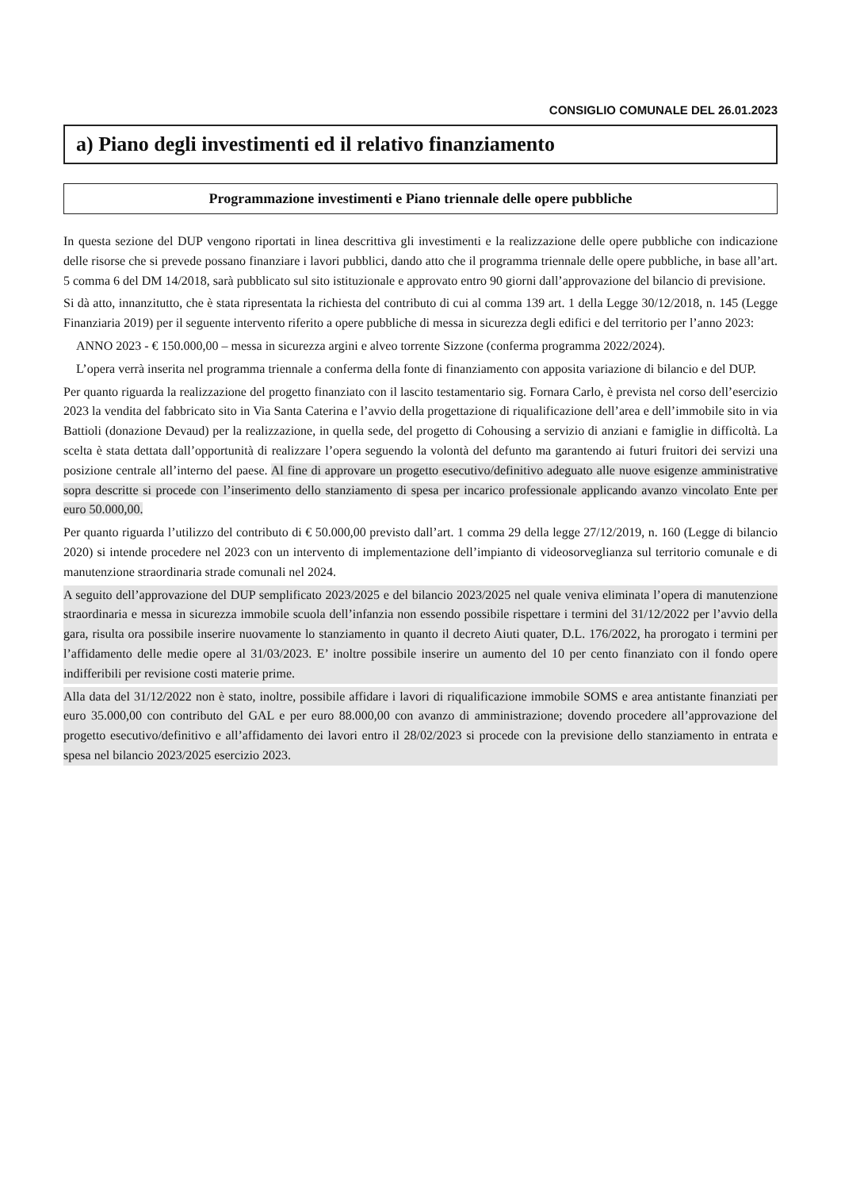CONSIGLIO COMUNALE DEL 26.01.2023
a) Piano degli investimenti ed il relativo finanziamento
Programmazione investimenti e Piano triennale delle opere pubbliche
In questa sezione del DUP vengono riportati in linea descrittiva gli investimenti e la realizzazione delle opere pubbliche con indicazione delle risorse che si prevede possano finanziare i lavori pubblici, dando atto che il programma triennale delle opere pubbliche, in base all’art. 5 comma 6 del DM 14/2018, sarà pubblicato sul sito istituzionale e approvato entro 90 giorni dall’approvazione del bilancio di previsione.
Si dà atto, innanzitutto, che è stata ripresentata la richiesta del contributo di cui al comma 139 art. 1 della Legge 30/12/2018, n. 145 (Legge Finanziaria 2019) per il seguente intervento riferito a opere pubbliche di messa in sicurezza degli edifici e del territorio per l’anno 2023:
ANNO 2023 - € 150.000,00 – messa in sicurezza argini e alveo torrente Sizzone (conferma programma 2022/2024).
L’opera verrà inserita nel programma triennale a conferma della fonte di finanziamento con apposita variazione di bilancio e del DUP.
Per quanto riguarda la realizzazione del progetto finanziato con il lascito testamentario sig. Fornara Carlo, è prevista nel corso dell’esercizio 2023 la vendita del fabbricato sito in Via Santa Caterina e l’avvio della progettazione di riqualificazione dell’area e dell’immobile sito in via Battioli (donazione Devaud) per la realizzazione, in quella sede, del progetto di Cohousing a servizio di anziani e famiglie in difficoltà. La scelta è stata dettata dall’opportunità di realizzare l’opera seguendo la volontà del defunto ma garantendo ai futuri fruitori dei servizi una posizione centrale all’interno del paese. Al fine di approvare un progetto esecutivo/definitivo adeguato alle nuove esigenze amministrative sopra descritte si procede con l’inserimento dello stanziamento di spesa per incarico professionale applicando avanzo vincolato Ente per euro 50.000,00.
Per quanto riguarda l’utilizzo del contributo di € 50.000,00 previsto dall’art. 1 comma 29 della legge 27/12/2019, n. 160 (Legge di bilancio 2020) si intende procedere nel 2023 con un intervento di implementazione dell’impianto di videosorveglianza sul territorio comunale e di manutenzione straordinaria strade comunali nel 2024.
A seguito dell’approvazione del DUP semplificato 2023/2025 e del bilancio 2023/2025 nel quale veniva eliminata l’opera di manutenzione straordinaria e messa in sicurezza immobile scuola dell’infanzia non essendo possibile rispettare i termini del 31/12/2022 per l’avvio della gara, risulta ora possibile inserire nuovamente lo stanziamento in quanto il decreto Aiuti quater, D.L. 176/2022, ha prorogato i termini per l’affidamento delle medie opere al 31/03/2023. E’ inoltre possibile inserire un aumento del 10 per cento finanziato con il fondo opere indifferibili per revisione costi materie prime.
Alla data del 31/12/2022 non è stato, inoltre, possibile affidare i lavori di riqualificazione immobile SOMS e area antistante finanziati per euro 35.000,00 con contributo del GAL e per euro 88.000,00 con avanzo di amministrazione; dovendo procedere all’approvazione del progetto esecutivo/definitivo e all’affidamento dei lavori entro il 28/02/2023 si procede con la previsione dello stanziamento in entrata e spesa nel bilancio 2023/2025 esercizio 2023.